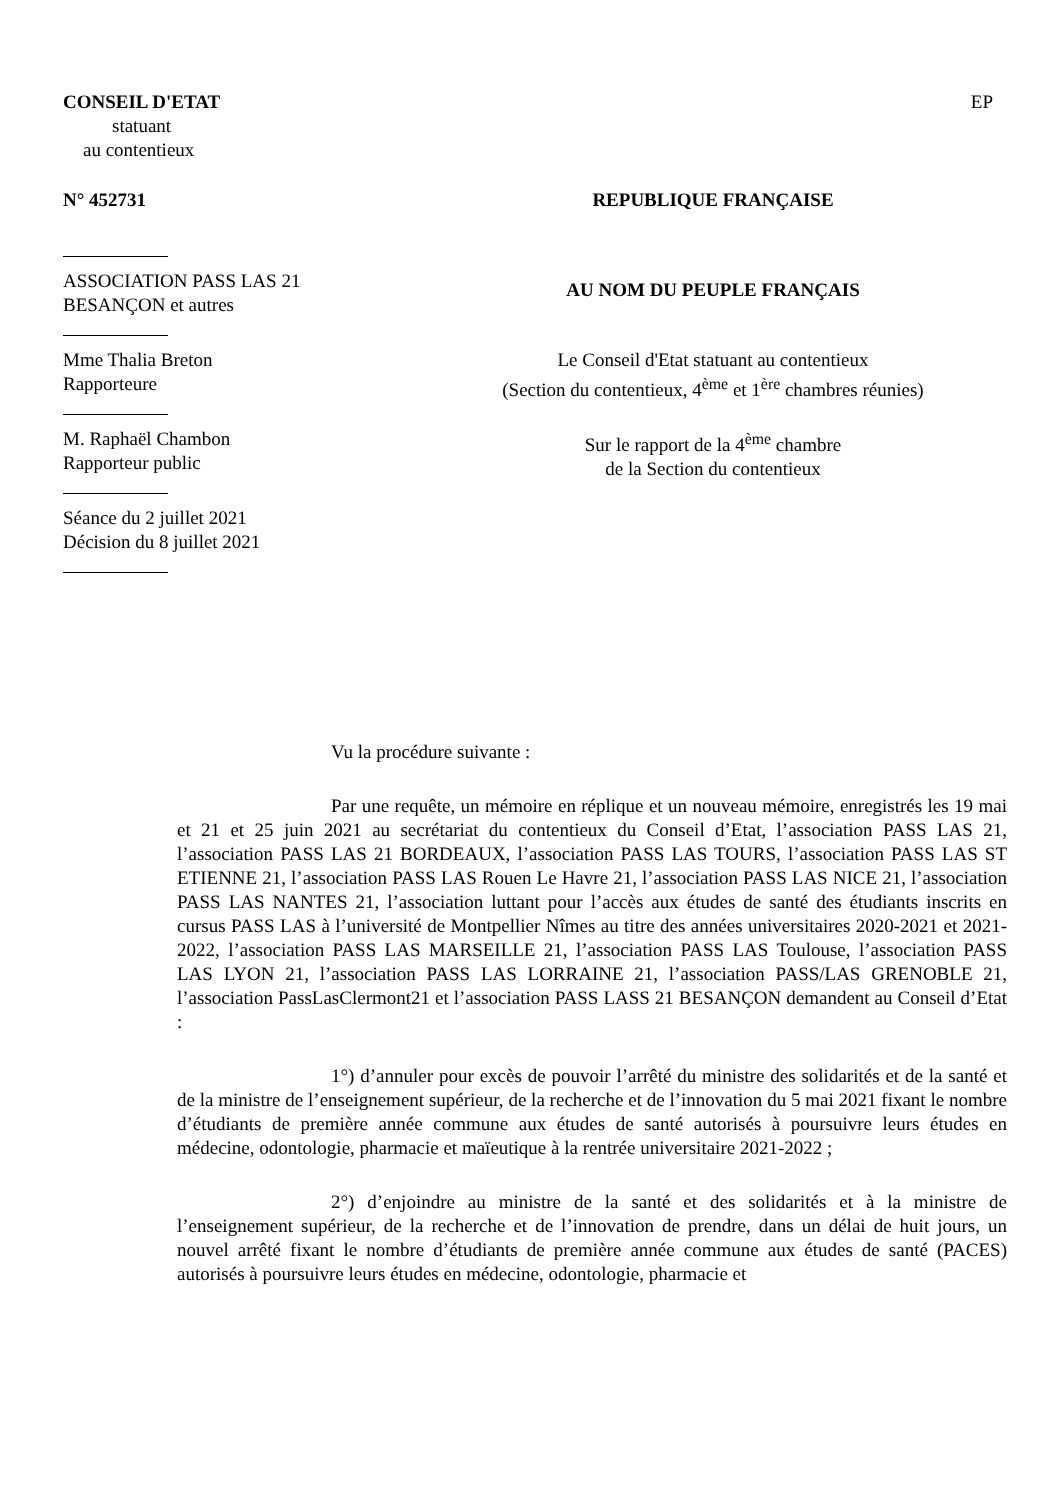CONSEIL D'ETAT EP
statuant
au contentieux
N° 452731 REPUBLIQUE FRANÇAISE
ASSOCIATION PASS LAS 21
BESANÇON et autres
AU NOM DU PEUPLE FRANÇAIS
Mme Thalia Breton
Rapporteure
Le Conseil d'Etat statuant au contentieux
(Section du contentieux, 4<sup>ème</sup> et 1<sup>ère</sup> chambres réunies)
M. Raphaël Chambon
Rapporteur public
Sur le rapport de la 4<sup>ème</sup> chambre
de la Section du contentieux
Séance du 2 juillet 2021
Décision du 8 juillet 2021
Vu la procédure suivante :
Par une requête, un mémoire en réplique et un nouveau mémoire, enregistrés les 19 mai et 21 et 25 juin 2021 au secrétariat du contentieux du Conseil d’Etat, l’association PASS LAS 21, l’association PASS LAS 21 BORDEAUX, l’association PASS LAS TOURS, l’association PASS LAS ST ETIENNE 21, l’association PASS LAS Rouen Le Havre 21, l’association PASS LAS NICE 21, l’association PASS LAS NANTES 21, l’association luttant pour l’accès aux études de santé des étudiants inscrits en cursus PASS LAS à l’université de Montpellier Nîmes au titre des années universitaires 2020-2021 et 2021-2022, l’association PASS LAS MARSEILLE 21, l’association PASS LAS Toulouse, l’association PASS LAS LYON 21, l’association PASS LAS LORRAINE 21, l’association PASS/LAS GRENOBLE 21, l’association PassLasClermont21 et l’association PASS LASS 21 BESANÇON demandent au Conseil d’Etat :
1°) d’annuler pour excès de pouvoir l’arrêté du ministre des solidarités et de la santé et de la ministre de l’enseignement supérieur, de la recherche et de l’innovation du 5 mai 2021 fixant le nombre d’étudiants de première année commune aux études de santé autorisés à poursuivre leurs études en médecine, odontologie, pharmacie et maïeutique à la rentrée universitaire 2021-2022 ;
2°) d’enjoindre au ministre de la santé et des solidarités et à la ministre de l’enseignement supérieur, de la recherche et de l’innovation de prendre, dans un délai de huit jours, un nouvel arrêté fixant le nombre d’étudiants de première année commune aux études de santé (PACES) autorisés à poursuivre leurs études en médecine, odontologie, pharmacie et